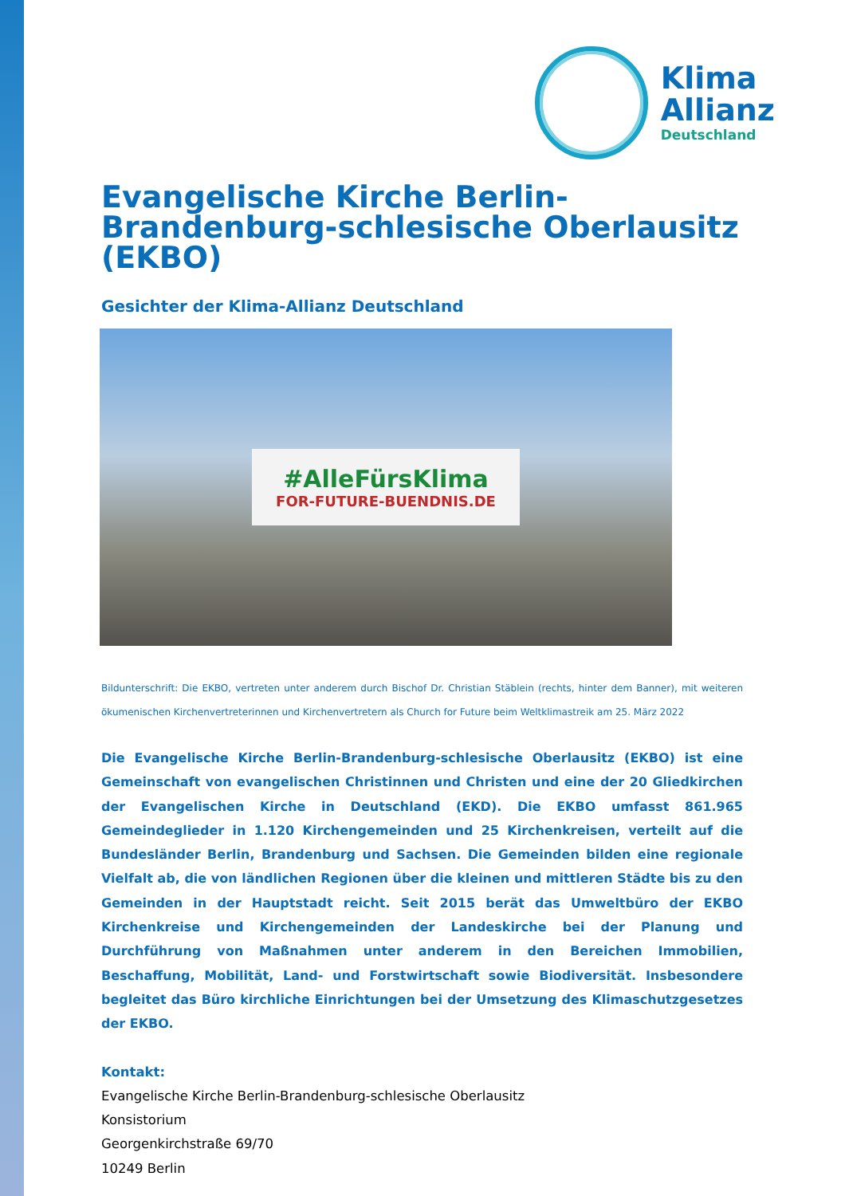Klima
Allianz
Deutschland
Evangelische Kirche Berlin-Brandenburg-schlesische Oberlausitz (EKBO)
Gesichter der Klima-Allianz Deutschland
#AlleFürsKlima
FOR-FUTURE-BUENDNIS.DE
Bildunterschrift: Die EKBO, vertreten unter anderem durch Bischof Dr. Christian Stäblein (rechts, hinter dem Banner), mit weiteren ökumenischen Kirchenvertreterinnen und Kirchenvertretern als Church for Future beim Weltklimastreik am 25. März 2022
Die Evangelische Kirche Berlin-Brandenburg-schlesische Oberlausitz (EKBO) ist eine Gemeinschaft von evangelischen Christinnen und Christen und eine der 20 Gliedkirchen der Evangelischen Kirche in Deutschland (EKD). Die EKBO umfasst 861.965 Gemeindeglieder in 1.120 Kirchengemeinden und 25 Kirchenkreisen, verteilt auf die Bundesländer Berlin, Brandenburg und Sachsen. Die Gemeinden bilden eine regionale Vielfalt ab, die von ländlichen Regionen über die kleinen und mittleren Städte bis zu den Gemeinden in der Hauptstadt reicht. Seit 2015 berät das Umweltbüro der EKBO Kirchenkreise und Kirchengemeinden der Landeskirche bei der Planung und Durchführung von Maßnahmen unter anderem in den Bereichen Immobilien, Beschaffung, Mobilität, Land- und Forstwirtschaft sowie Biodiversität. Insbesondere begleitet das Büro kirchliche Einrichtungen bei der Umsetzung des Klimaschutzgesetzes der EKBO.
Kontakt:
Evangelische Kirche Berlin-Brandenburg-schlesische Oberlausitz
Konsistorium
Georgenkirchstraße 69/70
10249 Berlin